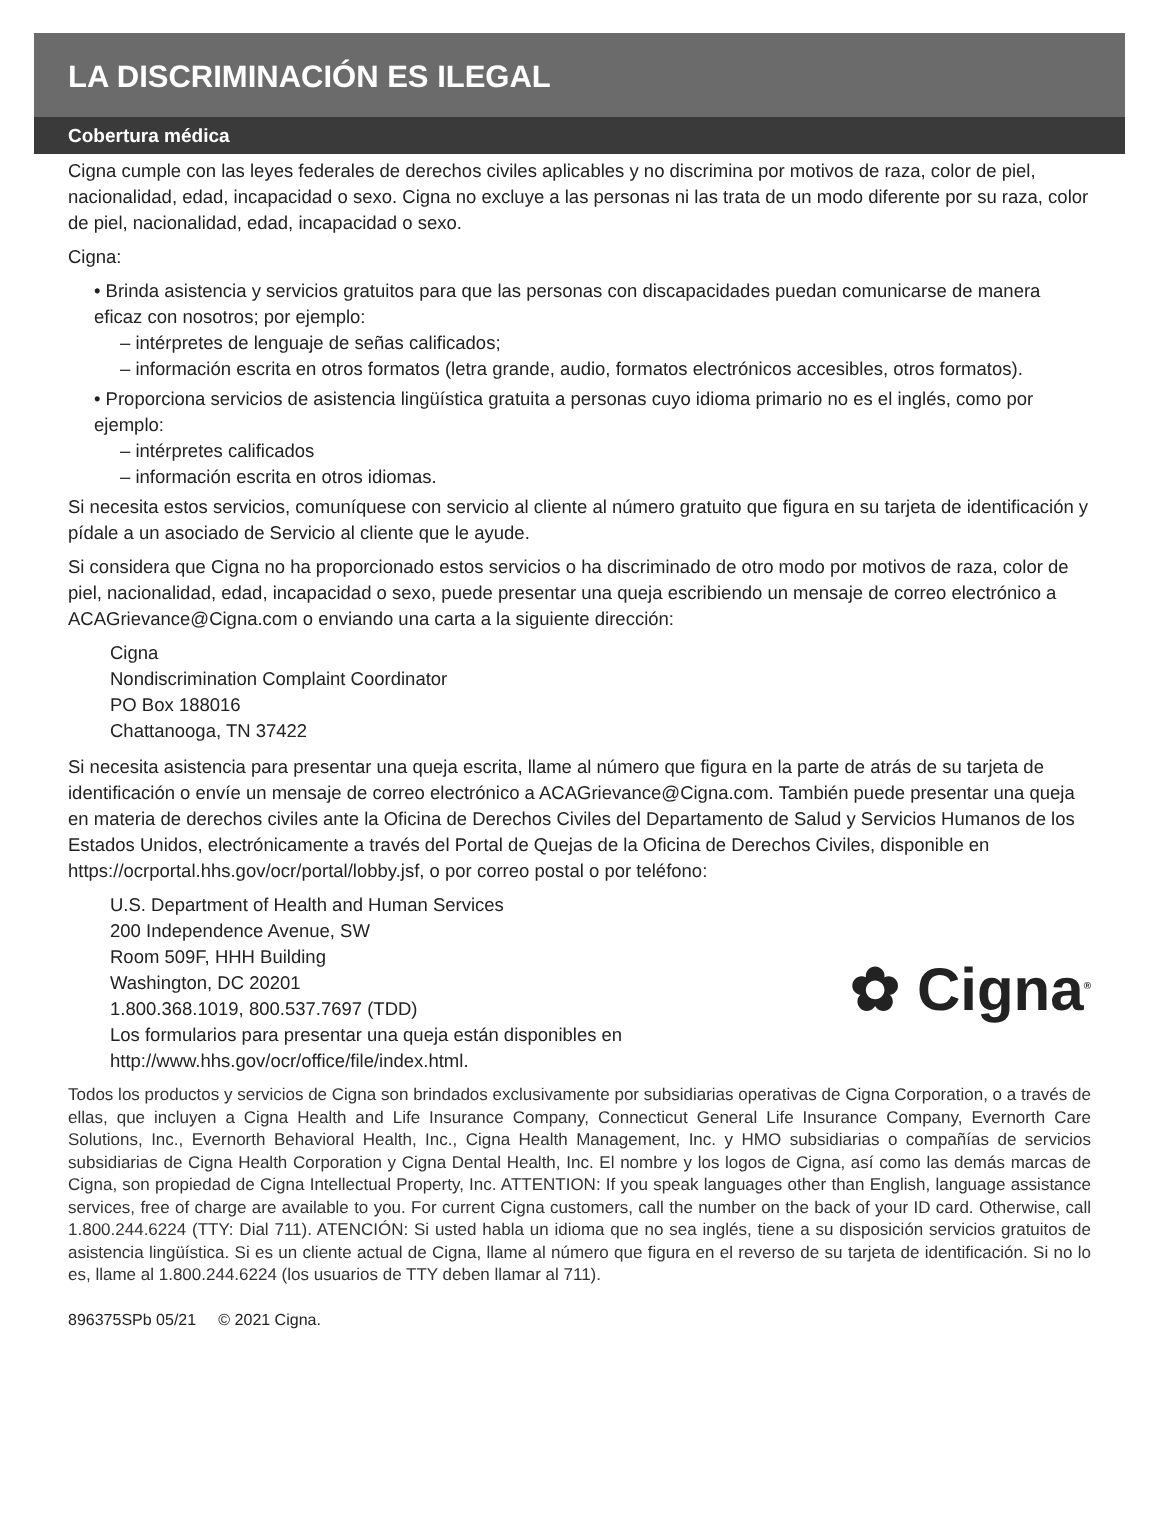LA DISCRIMINACIÓN ES ILEGAL
Cobertura médica
Cigna cumple con las leyes federales de derechos civiles aplicables y no discrimina por motivos de raza, color de piel, nacionalidad, edad, incapacidad o sexo. Cigna no excluye a las personas ni las trata de un modo diferente por su raza, color de piel, nacionalidad, edad, incapacidad o sexo.
Cigna:
• Brinda asistencia y servicios gratuitos para que las personas con discapacidades puedan comunicarse de manera eficaz con nosotros; por ejemplo:
– intérpretes de lenguaje de señas calificados;
– información escrita en otros formatos (letra grande, audio, formatos electrónicos accesibles, otros formatos).
• Proporciona servicios de asistencia lingüística gratuita a personas cuyo idioma primario no es el inglés, como por ejemplo:
– intérpretes calificados
– información escrita en otros idiomas.
Si necesita estos servicios, comuníquese con servicio al cliente al número gratuito que figura en su tarjeta de identificación y pídale a un asociado de Servicio al cliente que le ayude.
Si considera que Cigna no ha proporcionado estos servicios o ha discriminado de otro modo por motivos de raza, color de piel, nacionalidad, edad, incapacidad o sexo, puede presentar una queja escribiendo un mensaje de correo electrónico a ACAGrievance@Cigna.com o enviando una carta a la siguiente dirección:
Cigna
Nondiscrimination Complaint Coordinator
PO Box 188016
Chattanooga, TN 37422
Si necesita asistencia para presentar una queja escrita, llame al número que figura en la parte de atrás de su tarjeta de identificación o envíe un mensaje de correo electrónico a ACAGrievance@Cigna.com. También puede presentar una queja en materia de derechos civiles ante la Oficina de Derechos Civiles del Departamento de Salud y Servicios Humanos de los Estados Unidos, electrónicamente a través del Portal de Quejas de la Oficina de Derechos Civiles, disponible en https://ocrportal.hhs.gov/ocr/portal/lobby.jsf, o por correo postal o por teléfono:
U.S. Department of Health and Human Services
200 Independence Avenue, SW
Room 509F, HHH Building
Washington, DC 20201
1.800.368.1019, 800.537.7697 (TDD)
Los formularios para presentar una queja están disponibles en
http://www.hhs.gov/ocr/office/file/index.html.
✿ Cigna<sup>®</sup>
Todos los productos y servicios de Cigna son brindados exclusivamente por subsidiarias operativas de Cigna Corporation, o a través de ellas, que incluyen a Cigna Health and Life Insurance Company, Connecticut General Life Insurance Company, Evernorth Care Solutions, Inc., Evernorth Behavioral Health, Inc., Cigna Health Management, Inc. y HMO subsidiarias o compañías de servicios subsidiarias de Cigna Health Corporation y Cigna Dental Health, Inc. El nombre y los logos de Cigna, así como las demás marcas de Cigna, son propiedad de Cigna Intellectual Property, Inc. ATTENTION: If you speak languages other than English, language assistance services, free of charge are available to you. For current Cigna customers, call the number on the back of your ID card. Otherwise, call 1.800.244.6224 (TTY: Dial 711). ATENCIÓN: Si usted habla un idioma que no sea inglés, tiene a su disposición servicios gratuitos de asistencia lingüística. Si es un cliente actual de Cigna, llame al número que figura en el reverso de su tarjeta de identificación. Si no lo es, llame al 1.800.244.6224 (los usuarios de TTY deben llamar al 711).
896375SPb 05/21 © 2021 Cigna.